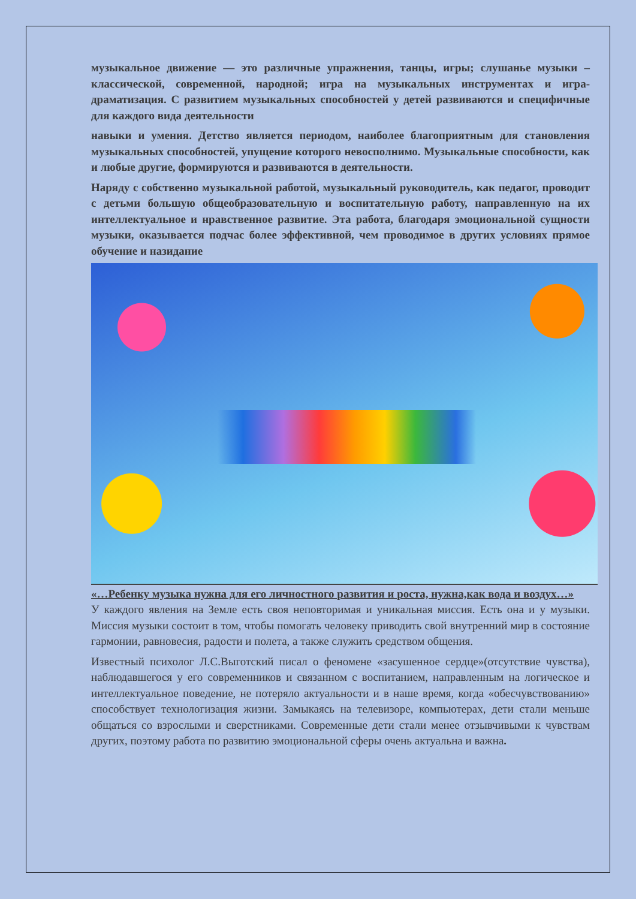музыкальное движение — это различные упражнения, танцы, игры; слушанье музыки – классической, современной, народной; игра на музыкальных инструментах и игра-драматизация. С развитием музыкальных способностей у детей развиваются и специфичные для каждого вида деятельности
навыки и умения. Детство является периодом, наиболее благоприятным для становления музыкальных способностей, упущение которого невосполнимо. Музыкальные способности, как и любые другие, формируются и развиваются в деятельности.
Наряду с собственно музыкальной работой, музыкальный руководитель, как педагог, проводит с детьми большую общеобразовательную и воспитательную работу, направленную на их интеллектуальное и нравственное развитие. Эта работа, благодаря эмоциональной сущности музыки, оказывается подчас более эффективной, чем проводимое в других условиях прямое обучение и назидание
«…Ребенку музыка нужна для его личностного развития и роста, нужна,как вода и воздух…»
У каждого явления на Земле есть своя неповторимая и уникальная миссия. Есть она и у музыки. Миссия музыки состоит в том, чтобы помогать человеку приводить свой внутренний мир в состояние гармонии, равновесия, радости и полета, а также служить средством общения.
Известный психолог Л.С.Выготский писал о феномене «засушенное сердце»(отсутствие чувства), наблюдавшегося у его современников и связанном с воспитанием, направленным на логическое и интеллектуальное поведение, не потеряло актуальности и в наше время, когда «обесчувствованию» способствует технологизация жизни. Замыкаясь на телевизоре, компьютерах, дети стали меньше общаться со взрослыми и сверстниками. Современные дети стали менее отзывчивыми к чувствам других, поэтому работа по развитию эмоциональной сферы очень актуальна и важна.